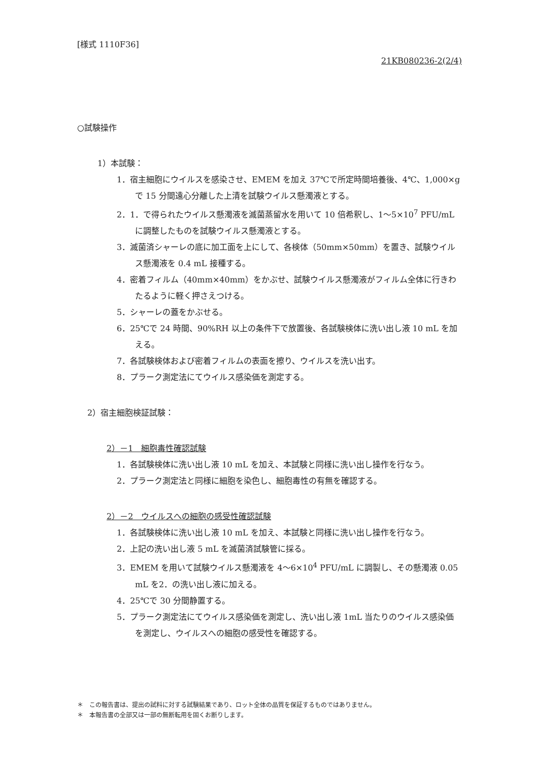[様式 1110F36]
21KB080236-2(2/4)
○試験操作
1）本試験：
1．宿主細胞にウイルスを感染させ、EMEM を加え 37℃で所定時間培養後、4℃、1,000×g で 15 分間遠心分離した上清を試験ウイルス懸濁液とする。
2．1．で得られたウイルス懸濁液を滅菌蒸留水を用いて 10 倍希釈し、1～5×10<sup>7</sup> PFU/mL に調整したものを試験ウイルス懸濁液とする。
3．滅菌済シャーレの底に加工面を上にして、各検体（50mm×50mm）を置き、試験ウイルス懸濁液を 0.4 mL 接種する。
4．密着フィルム（40mm×40mm）をかぶせ、試験ウイルス懸濁液がフィルム全体に行きわたるように軽く押さえつける。
5．シャーレの蓋をかぶせる。
6．25℃で 24 時間、90%RH 以上の条件下で放置後、各試験検体に洗い出し液 10 mL を加える。
7．各試験検体および密着フィルムの表面を擦り、ウイルスを洗い出す。
8．プラーク測定法にてウイルス感染価を測定する。
2）宿主細胞検証試験：
2）－1　細胞毒性確認試験
1．各試験検体に洗い出し液 10 mL を加え、本試験と同様に洗い出し操作を行なう。
2．プラーク測定法と同様に細胞を染色し、細胞毒性の有無を確認する。
2）－2　ウイルスへの細胞の感受性確認試験
1．各試験検体に洗い出し液 10 mL を加え、本試験と同様に洗い出し操作を行なう。
2．上記の洗い出し液 5 mL を滅菌済試験管に採る。
3．EMEM を用いて試験ウイルス懸濁液を 4～6×10<sup>4</sup> PFU/mL に調製し、その懸濁液 0.05 mL を2．の洗い出し液に加える。
4．25℃で 30 分間静置する。
5．プラーク測定法にてウイルス感染価を測定し、洗い出し液 1mL 当たりのウイルス感染価を測定し、ウイルスへの細胞の感受性を確認する。
＊　この報告書は、提出の試料に対する試験結果であり、ロット全体の品質を保証するものではありません。
＊　本報告書の全部又は一部の無断転用を固くお断りします。